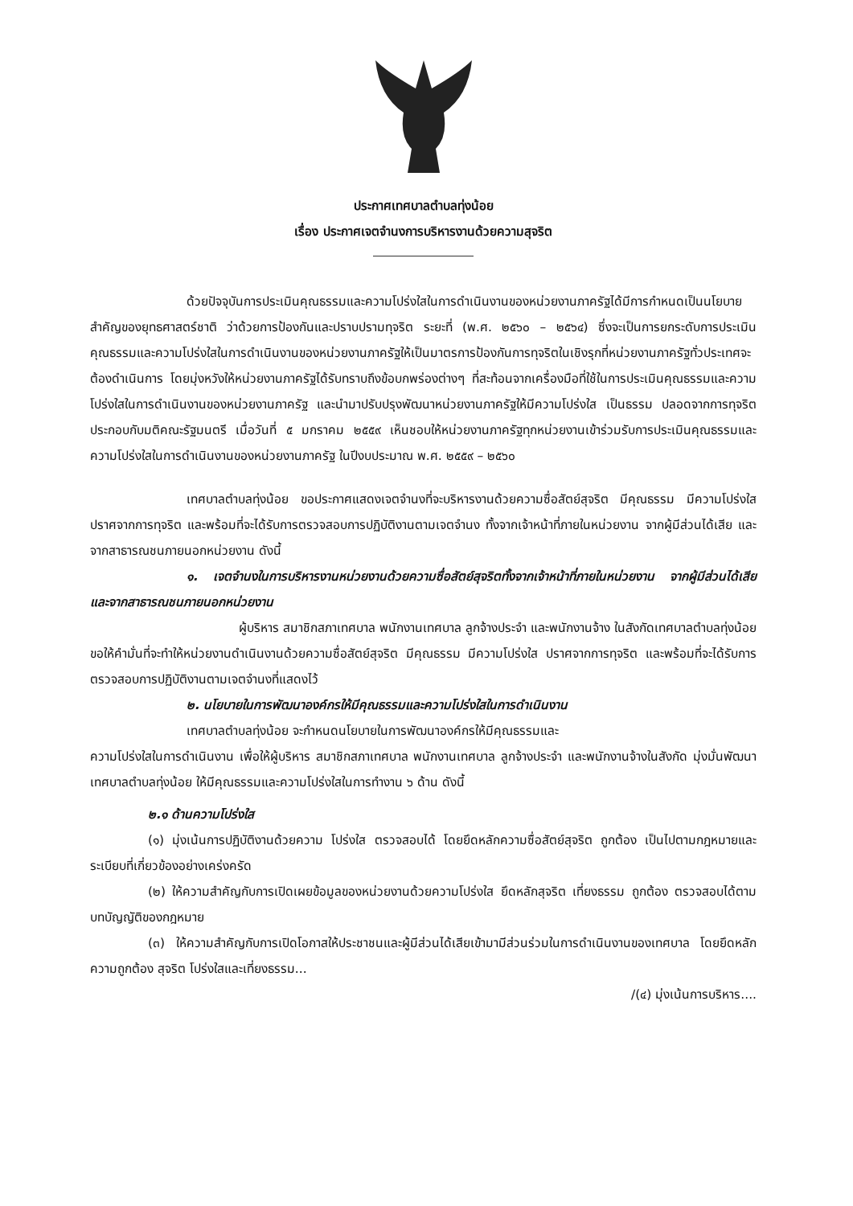ประกาศเทศบาลตำบลทุ่งน้อย
เรื่อง ประกาศเจตจำนงการบริหารงานด้วยความสุจริต
ด้วยปัจจุบันการประเมินคุณธรรมและความโปร่งใสในการดำเนินงานของหน่วยงานภาครัฐได้มีการกำหนดเป็นนโยบายสำคัญของยุทธศาสตร์ชาติ ว่าด้วยการป้องกันและปราบปรามทุจริต ระยะที่ (พ.ศ. ๒๕๖๐ – ๒๕๖๔) ซึ่งจะเป็นการยกระดับการประเมินคุณธรรมและความโปร่งใสในการดำเนินงานของหน่วยงานภาครัฐให้เป็นมาตรการป้องกันการทุจริตในเชิงรุกที่หน่วยงานภาครัฐทั่วประเทศจะต้องดำเนินการ โดยมุ่งหวังให้หน่วยงานภาครัฐได้รับทราบถึงข้อบกพร่องต่างๆ ที่สะท้อนจากเครื่องมือที่ใช้ในการประเมินคุณธรรมและความโปร่งใสในการดำเนินงานของหน่วยงานภาครัฐ และนำมาปรับปรุงพัฒนาหน่วยงานภาครัฐให้มีความโปร่งใส เป็นธรรม ปลอดจากการทุจริต ประกอบกับมติคณะรัฐมนตรี เมื่อวันที่ ๕ มกราคม ๒๕๕๙ เห็นชอบให้หน่วยงานภาครัฐทุกหน่วยงานเข้าร่วมรับการประเมินคุณธรรมและความโปร่งใสในการดำเนินงานของหน่วยงานภาครัฐ ในปีงบประมาณ พ.ศ. ๒๕๕๙ – ๒๕๖๐
เทศบาลตำบลทุ่งน้อย ขอประกาศแสดงเจตจำนงที่จะบริหารงานด้วยความซื่อสัตย์สุจริต มีคุณธรรม มีความโปร่งใส ปราศจากการทุจริต และพร้อมที่จะได้รับการตรวจสอบการปฏิบัติงานตามเจตจำนง ทั้งจากเจ้าหน้าที่ภายในหน่วยงาน จากผู้มีส่วนได้เสีย และจากสาธารณชนภายนอกหน่วยงาน ดังนี้
๑. เจตจำนงในการบริหารงานหน่วยงานด้วยความซื่อสัตย์สุจริตทั้งจากเจ้าหน้าที่ภายในหน่วยงาน จากผู้มีส่วนได้เสีย และจากสาธารณชนภายนอกหน่วยงาน
ผู้บริหาร สมาชิกสภาเทศบาล พนักงานเทศบาล ลูกจ้างประจำ และพนักงานจ้าง ในสังกัดเทศบาลตำบลทุ่งน้อย ขอให้คำมั่นที่จะทำให้หน่วยงานดำเนินงานด้วยความซื่อสัตย์สุจริต มีคุณธรรม มีความโปร่งใส ปราศจากการทุจริต และพร้อมที่จะได้รับการตรวจสอบการปฏิบัติงานตามเจตจำนงที่แสดงไว้
๒. นโยบายในการพัฒนาองค์กรให้มีคุณธรรมและความโปร่งใสในการดำเนินงาน
เทศบาลตำบลทุ่งน้อย จะกำหนดนโยบายในการพัฒนาองค์กรให้มีคุณธรรมและ
ความโปร่งใสในการดำเนินงาน เพื่อให้ผู้บริหาร สมาชิกสภาเทศบาล พนักงานเทศบาล ลูกจ้างประจำ และพนักงานจ้างในสังกัด มุ่งมั่นพัฒนาเทศบาลตำบลทุ่งน้อย ให้มีคุณธรรมและความโปร่งใสในการทำงาน ๖ ด้าน ดังนี้
๒.๑ ด้านความโปร่งใส
(๑) มุ่งเน้นการปฏิบัติงานด้วยความ โปร่งใส ตรวจสอบได้ โดยยึดหลักความซื่อสัตย์สุจริต ถูกต้อง เป็นไปตามกฎหมายและระเบียบที่เกี่ยวข้องอย่างเคร่งครัด
(๒) ให้ความสำคัญกับการเปิดเผยข้อมูลของหน่วยงานด้วยความโปร่งใส ยึดหลักสุจริต เที่ยงธรรม ถูกต้อง ตรวจสอบได้ตามบทบัญญัติของกฎหมาย
(๓) ให้ความสำคัญกับการเปิดโอกาสให้ประชาชนและผู้มีส่วนได้เสียเข้ามามีส่วนร่วมในการดำเนินงานของเทศบาล โดยยึดหลักความถูกต้อง สุจริต โปร่งใสและเที่ยงธรรม...
/(๔) มุ่งเน้นการบริหาร....